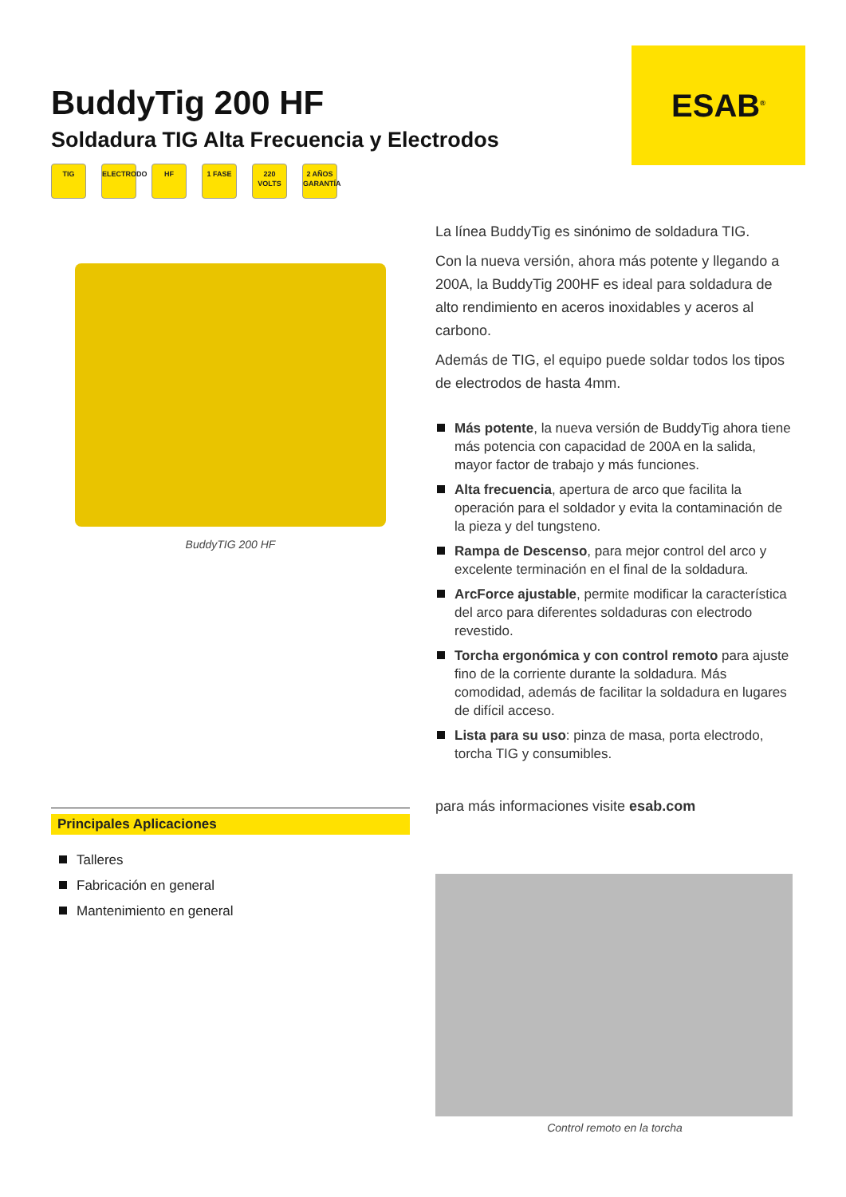ESAB<sup>®</sup>
BuddyTig 200 HF
Soldadura TIG Alta Frecuencia y Electrodos
TIG ELECTRODO
HF 1 FASE 220 VOLTS
2 AÑOS GARANTÍA
BuddyTIG 200 HF
La línea BuddyTig es sinónimo de soldadura TIG.
Con la nueva versión, ahora más potente y llegando a 200A, la BuddyTig 200HF es ideal para soldadura de alto rendimiento en aceros inoxidables y aceros al carbono.
Además de TIG, el equipo puede soldar todos los tipos de electrodos de hasta 4mm.
Más potente, la nueva versión de BuddyTig ahora tiene más potencia con capacidad de 200A en la salida, mayor factor de trabajo y más funciones.
Alta frecuencia, apertura de arco que facilita la operación para el soldador y evita la contaminación de la pieza y del tungsteno.
Rampa de Descenso, para mejor control del arco y excelente terminación en el final de la soldadura.
ArcForce ajustable, permite modificar la característica del arco para diferentes soldaduras con electrodo revestido.
Torcha ergonómica y con control remoto para ajuste fino de la corriente durante la soldadura. Más comodidad, además de facilitar la soldadura en lugares de difícil acceso.
Lista para su uso: pinza de masa, porta electrodo, torcha TIG y consumibles.
para más informaciones visite esab.com
Control remoto en la torcha
Principales Aplicaciones
Talleres
Fabricación en general
Mantenimiento en general